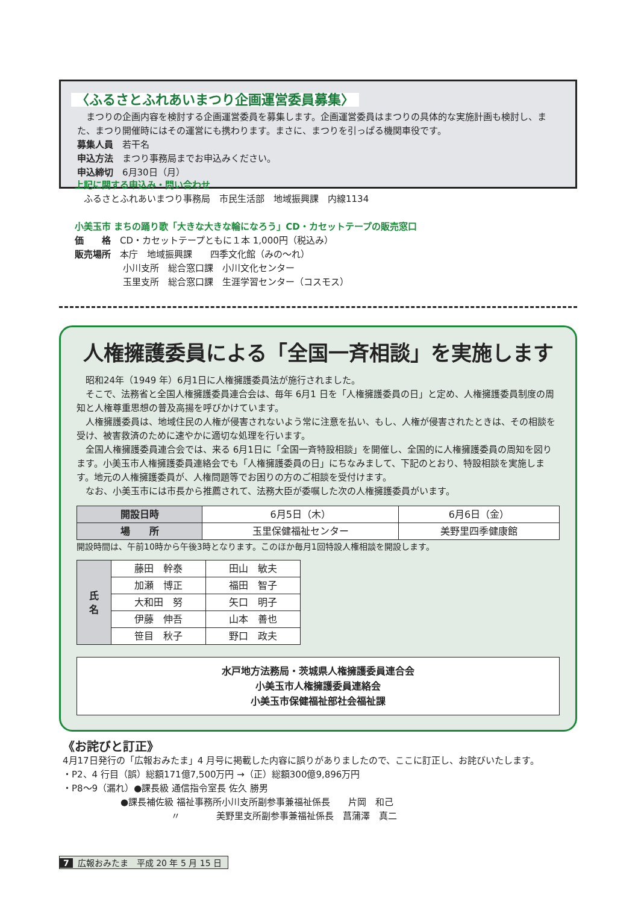〈ふるさとふれあいまつり企画運営委員募集〉
　まつりの企画内容を検討する企画運営委員を募集します。企画運営委員はまつりの具体的な実施計画も検討し、また、まつり開催時にはその運営にも携わります。まさに、まつりを引っぱる機関車役です。
募集人員　若干名
申込方法　まつり事務局までお申込みください。
申込締切　6月30日（月）
上記に関する申込み・問い合わせ
　ふるさとふれあいまつり事務局　市民生活部　地域振興課　内線1134
小美玉市 まちの踊り歌「大きな大きな輪になろう」CD・カセットテープの販売窓口
価　　格　CD・カセットテープともに１本 1,000円（税込み）
販売場所　本庁　地域振興課　　四季文化館（みの～れ）
小川支所　総合窓口課　小川文化センター
玉里支所　総合窓口課　生涯学習センター（コスモス）
人権擁護委員による「全国一斉相談」を実施します
　昭和24年（1949 年）6月1日に人権擁護委員法が施行されました。
　そこで、法務省と全国人権擁護委員連合会は、毎年 6月1 日を「人権擁護委員の日」と定め、人権擁護委員制度の周知と人権尊重思想の普及高揚を呼びかけています。
　人権擁護委員は、地域住民の人権が侵害されないよう常に注意を払い、もし、人権が侵害されたときは、その相談を受け、被害救済のために速やかに適切な処理を行います。
　全国人権擁護委員連合会では、来る 6月1日に「全国一斉特設相談」を開催し、全国的に人権擁護委員の周知を図ります。小美玉市人権擁護委員連絡会でも「人権擁護委員の日」にちなみまして、下記のとおり、特設相談を実施します。地元の人権擁護委員が、人権問題等でお困りの方のご相談を受付けます。
　なお、小美玉市には市長から推薦されて、法務大臣が委嘱した次の人権擁護委員がいます。
| 開設日時 | 6月5日（木） | 6月6日（金） |
| 場 所 | 玉里保健福祉センター | 美野里四季健康館 |
開設時間は、午前10時から午後3時となります。このほか毎月1回特設人権相談を開設します。
| 氏 名 | 藤田 幹泰 | 田山 敏夫 |
| | 加瀬 博正 | 福田 智子 |
| | 大和田 努 | 矢口 明子 |
| | 伊藤 伸吾 | 山本 善也 |
| | 笹目 秋子 | 野口 政夫 |
水戸地方法務局・茨城県人権擁護委員連合会
小美玉市人権擁護委員連絡会
小美玉市保健福祉部社会福祉課
《お詫びと訂正》
4月17日発行の「広報おみたま」4 月号に掲載した内容に誤りがありましたので、ここに訂正し、お詫びいたします。
・P2、4 行目（誤）総額171億7,500万円 →（正）総額300億9,896万円
・P8～9（漏れ）●課長級 通信指令室長 佐久 勝男
●課長補佐級 福祉事務所小川支所副参事兼福祉係長　　片岡　和己
〃　　　　美野里支所副参事兼福祉係長　菖蒲澤　真二
7 広報おみたま　平成 20 年 5 月 15 日